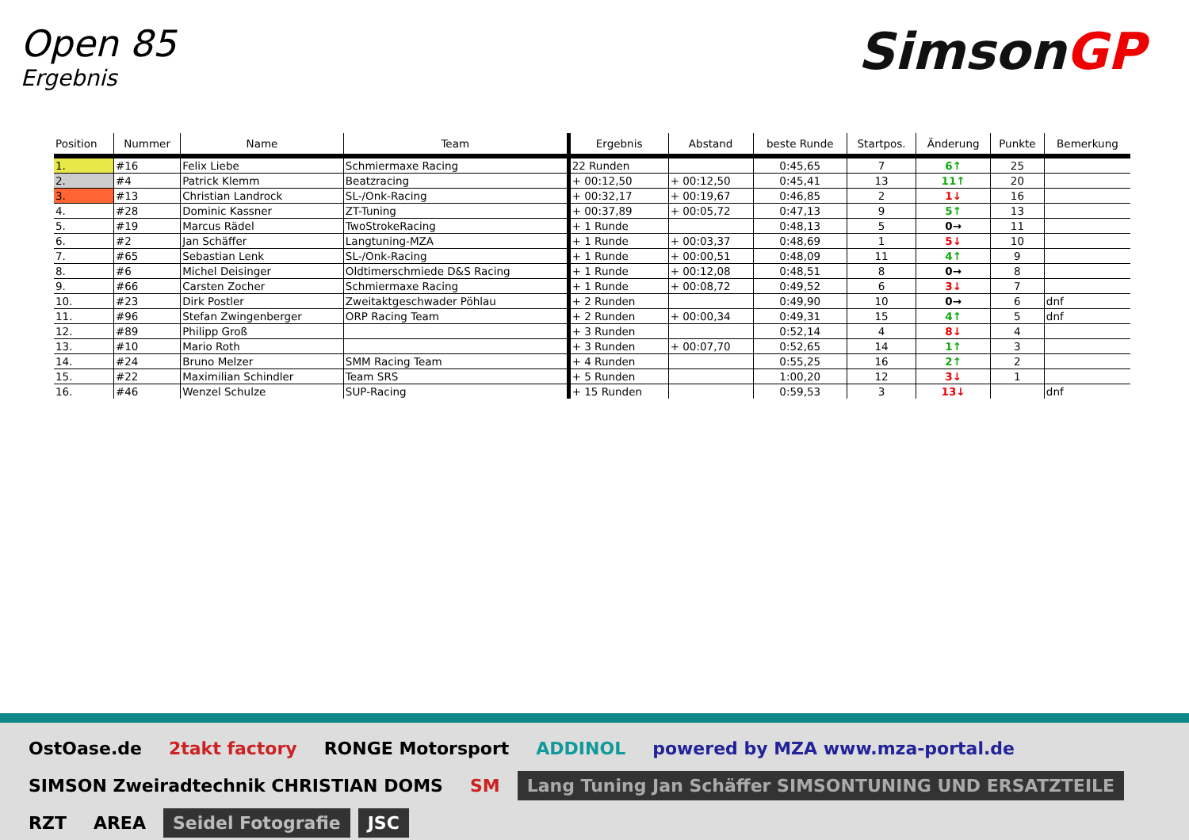Open 85
Ergebnis
SimsonGP
| Position | Nummer | Name | Team | Ergebnis | Abstand | beste Runde | Startpos. | Änderung | Punkte | Bemerkung |
| --- | --- | --- | --- | --- | --- | --- | --- | --- | --- | --- |
| 1. | #16 | Felix Liebe | Schmiermaxe Racing | 22 Runden | | 0:45,65 | 7 | 6↑ | 25 | |
| 2. | #4 | Patrick Klemm | Beatzracing | + 00:12,50 | + 00:12,50 | 0:45,41 | 13 | 11↑ | 20 | |
| 3. | #13 | Christian Landrock | SL-/Onk-Racing | + 00:32,17 | + 00:19,67 | 0:46,85 | 2 | 1↓ | 16 | |
| 4. | #28 | Dominic Kassner | ZT-Tuning | + 00:37,89 | + 00:05,72 | 0:47,13 | 9 | 5↑ | 13 | |
| 5. | #19 | Marcus Rädel | TwoStrokeRacing | + 1 Runde | | 0:48,13 | 5 | 0→ | 11 | |
| 6. | #2 | Jan Schäffer | Langtuning-MZA | + 1 Runde | + 00:03,37 | 0:48,69 | 1 | 5↓ | 10 | |
| 7. | #65 | Sebastian Lenk | SL-/Onk-Racing | + 1 Runde | + 00:00,51 | 0:48,09 | 11 | 4↑ | 9 | |
| 8. | #6 | Michel Deisinger | Oldtimerschmiede D&S Racing | + 1 Runde | + 00:12,08 | 0:48,51 | 8 | 0→ | 8 | |
| 9. | #66 | Carsten Zocher | Schmiermaxe Racing | + 1 Runde | + 00:08,72 | 0:49,52 | 6 | 3↓ | 7 | |
| 10. | #23 | Dirk Postler | Zweitaktgeschwader Pöhlau | + 2 Runden | | 0:49,90 | 10 | 0→ | 6 | dnf |
| 11. | #96 | Stefan Zwingenberger | ORP Racing Team | + 2 Runden | + 00:00,34 | 0:49,31 | 15 | 4↑ | 5 | dnf |
| 12. | #89 | Philipp Groß | | + 3 Runden | | 0:52,14 | 4 | 8↓ | 4 | |
| 13. | #10 | Mario Roth | | + 3 Runden | + 00:07,70 | 0:52,65 | 14 | 1↑ | 3 | |
| 14. | #24 | Bruno Melzer | SMM Racing Team | + 4 Runden | | 0:55,25 | 16 | 2↑ | 2 | |
| 15. | #22 | Maximilian Schindler | Team SRS | + 5 Runden | | 1:00,20 | 12 | 3↓ | 1 | |
| 16. | #46 | Wenzel Schulze | SUP-Racing | + 15 Runden | | 0:59,53 | 3 | 13↓ | | dnf |
OstOase.de
2takt factory
RONGE Motorsport
ADDINOL
powered by MZA www.mza-portal.de
SIMSON Zweiradtechnik CHRISTIAN DOMS
SM
Lang Tuning Jan Schäffer SIMSONTUNING UND ERSATZTEILE
RZT
AREA
Seidel Fotografie
JSC